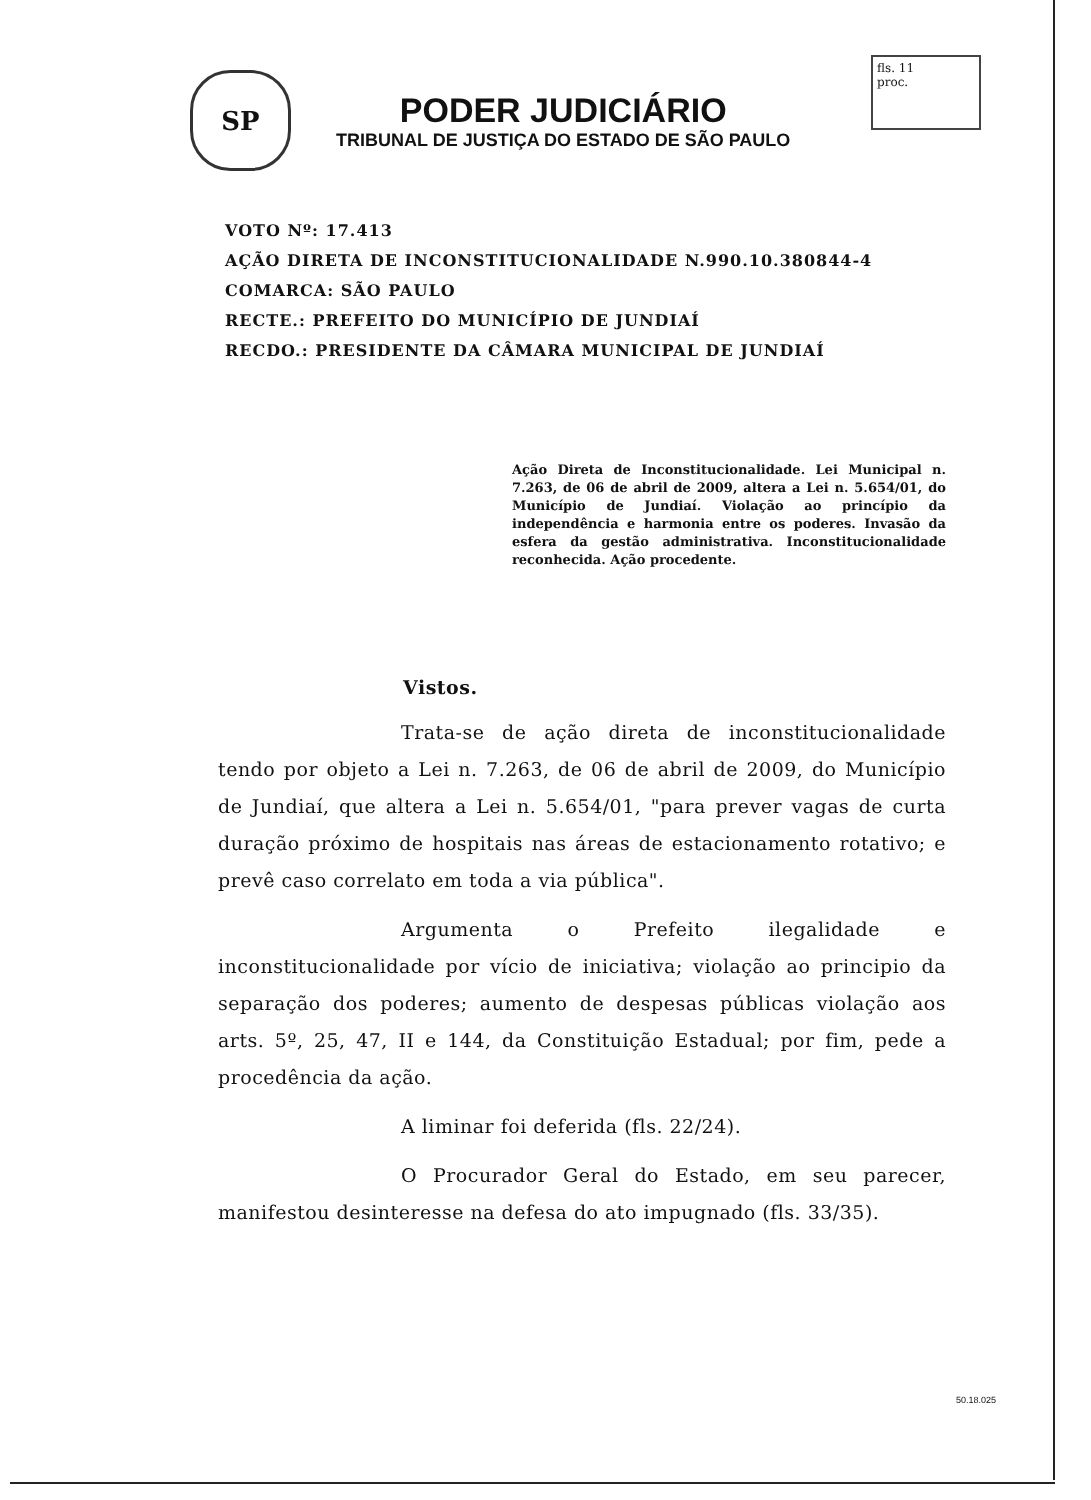fls. 11
proc.
SP
PODER JUDICIÁRIO
TRIBUNAL DE JUSTIÇA DO ESTADO DE SÃO PAULO
VOTO Nº: 17.413
AÇÃO DIRETA DE INCONSTITUCIONALIDADE N.990.10.380844-4
COMARCA: SÃO PAULO
RECTE.: PREFEITO DO MUNICÍPIO DE JUNDIAÍ
RECDO.: PRESIDENTE DA CÂMARA MUNICIPAL DE JUNDIAÍ
Ação Direta de Inconstitucionalidade. Lei Municipal n. 7.263, de 06 de abril de 2009, altera a Lei n. 5.654/01, do Município de Jundiaí. Violação ao princípio da independência e harmonia entre os poderes. Invasão da esfera da gestão administrativa. Inconstitucionalidade reconhecida. Ação procedente.
Vistos.
Trata-se de ação direta de inconstitucionalidade tendo por objeto a Lei n. 7.263, de 06 de abril de 2009, do Município de Jundiaí, que altera a Lei n. 5.654/01, "para prever vagas de curta duração próximo de hospitais nas áreas de estacionamento rotativo; e prevê caso correlato em toda a via pública".
Argumenta o Prefeito ilegalidade e inconstitucionalidade por vício de iniciativa; violação ao principio da separação dos poderes; aumento de despesas públicas violação aos arts. 5º, 25, 47, II e 144, da Constituição Estadual; por fim, pede a procedência da ação.
A liminar foi deferida (fls. 22/24).
O Procurador Geral do Estado, em seu parecer, manifestou desinteresse na defesa do ato impugnado (fls. 33/35).
50.18.025